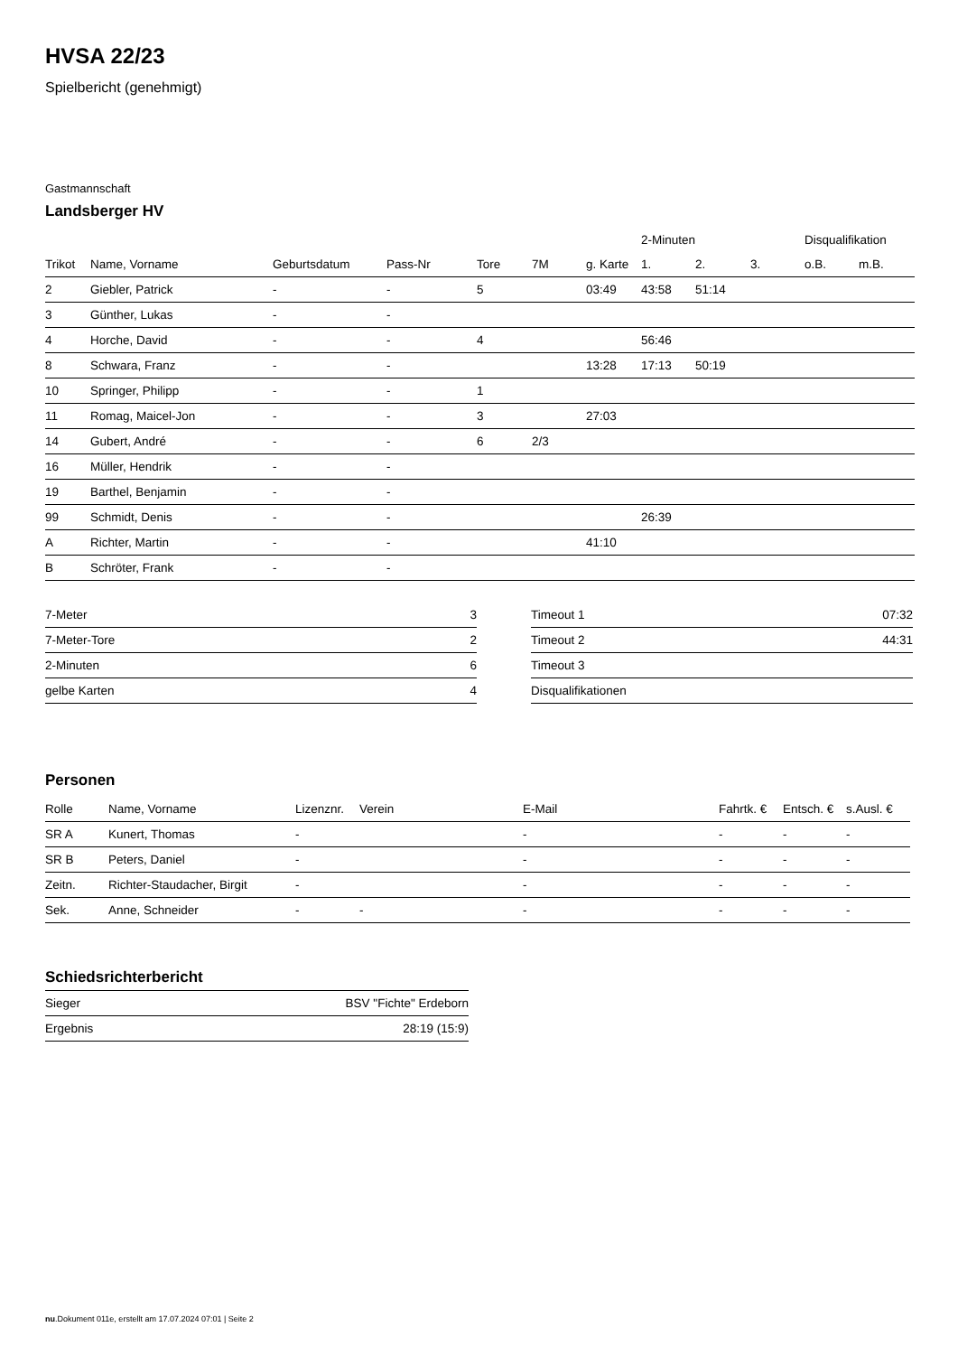HVSA 22/23
Spielbericht (genehmigt)
Gastmannschaft
Landsberger HV
| | | | | | | | 2-Minuten | | | Disqualifikation | |
| --- | --- | --- | --- | --- | --- | --- | --- | --- | --- | --- | --- |
| Trikot | Name, Vorname | Geburtsdatum | Pass-Nr | Tore | 7M | g. Karte | 1. | 2. | 3. | o.B. | m.B. |
| 2 | Giebler, Patrick | - | - | 5 | | 03:49 | 43:58 | 51:14 | | | |
| 3 | Günther, Lukas | - | - | | | | | | | | |
| 4 | Horche, David | - | - | 4 | | | 56:46 | | | | |
| 8 | Schwara, Franz | - | - | | | 13:28 | 17:13 | 50:19 | | | |
| 10 | Springer, Philipp | - | - | 1 | | | | | | | |
| 11 | Romag, Maicel-Jon | - | - | 3 | | 27:03 | | | | | |
| 14 | Gubert, André | - | - | 6 | 2/3 | | | | | | |
| 16 | Müller, Hendrik | - | - | | | | | | | | |
| 19 | Barthel, Benjamin | - | - | | | | | | | | |
| 99 | Schmidt, Denis | - | - | | | | 26:39 | | | | |
| A | Richter, Martin | - | - | | | 41:10 | | | | | |
| B | Schröter, Frank | - | - | | | | | | | | |
| 7-Meter | 3 |
| 7-Meter-Tore | 2 |
| 2-Minuten | 6 |
| gelbe Karten | 4 |
| Timeout 1 | 07:32 |
| Timeout 2 | 44:31 |
| Timeout 3 | |
| Disqualifikationen | |
Personen
| Rolle | Name, Vorname | Lizenznr. | Verein | E-Mail | Fahrtk. € | Entsch. € | s.Ausl. € |
| --- | --- | --- | --- | --- | --- | --- | --- |
| SR A | Kunert, Thomas | - | | - | - | - | - |
| SR B | Peters, Daniel | - | | - | - | - | - |
| Zeitn. | Richter-Staudacher, Birgit | - | | - | - | - | - |
| Sek. | Anne, Schneider | - | - | - | - | - | - |
Schiedsrichterbericht
| Sieger | BSV "Fichte" Erdeborn |
| Ergebnis | 28:19 (15:9) |
nu.Dokument 011e, erstellt am 17.07.2024 07:01 | Seite 2